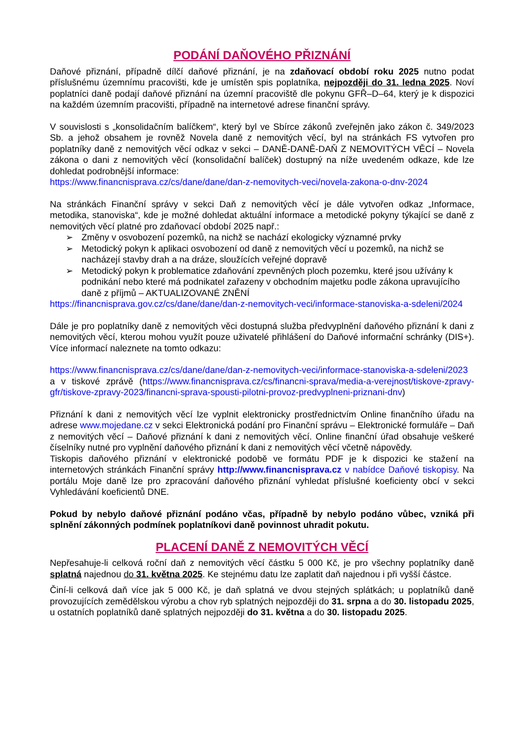PODÁNÍ DAŇOVÉHO PŘIZNÁNÍ
Daňové přiznání, případně dílčí daňové přiznání, je na zdaňovací období roku 2025 nutno podat příslušnému územnímu pracovišti, kde je umístěn spis poplatníka, nejpozději do 31. ledna 2025. Noví poplatníci daně podají daňové přiznání na územní pracoviště dle pokynu GFŘ–D–64, který je k dispozici na každém územním pracovišti, případně na internetové adrese finanční správy.
V souvislosti s „konsolidačním balíčkem“, který byl ve Sbírce zákonů zveřejněn jako zákon č. 349/2023 Sb. a jehož obsahem je rovněž Novela daně z nemovitých věcí, byl na stránkách FS vytvořen pro poplatníky daně z nemovitých věcí odkaz v sekci – DANĚ-DANĚ-DAŇ Z NEMOVITÝCH VĚCÍ – Novela zákona o dani z nemovitých věcí (konsolidační balíček) dostupný na níže uvedeném odkaze, kde lze dohledat podrobnější informace:
https://www.financnisprava.cz/cs/dane/dane/dan-z-nemovitych-veci/novela-zakona-o-dnv-2024
Na stránkách Finanční správy v sekci Daň z nemovitých věcí je dále vytvořen odkaz „Informace, metodika, stanoviska“, kde je možné dohledat aktuální informace a metodické pokyny týkající se daně z nemovitých věcí platné pro zdaňovací období 2025 např.:
➢ Změny v osvobození pozemků, na nichž se nachází ekologicky významné prvky
➢ Metodický pokyn k aplikaci osvobození od daně z nemovitých věcí u pozemků, na nichž se nacházejí stavby drah a na dráze, sloužících veřejné dopravě
➢ Metodický pokyn k problematice zdaňování zpevněných ploch pozemku, které jsou užívány k podnikání nebo které má podnikatel zařazeny v obchodním majetku podle zákona upravujícího daně z příjmů – AKTUALIZOVANÉ ZNĚNÍ
https://financnisprava.gov.cz/cs/dane/dane/dan-z-nemovitych-veci/informace-stanoviska-a-sdeleni/2024
Dále je pro poplatníky daně z nemovitých věci dostupná služba předvyplnění daňového přiznání k dani z nemovitých věcí, kterou mohou využít pouze uživatelé přihlášení do Daňové informační schránky (DIS+). Více informací naleznete na tomto odkazu:
https://www.financnisprava.cz/cs/dane/dane/dan-z-nemovitych-veci/informace-stanoviska-a-sdeleni/2023 a v tiskové zprávě (https://www.financnisprava.cz/cs/financni-sprava/media-a-verejnost/tiskove-zpravy-gfr/tiskove-zpravy-2023/financni-sprava-spousti-pilotni-provoz-predvyplneni-priznani-dnv)
Přiznání k dani z nemovitých věcí lze vyplnit elektronicky prostřednictvím Online finančního úřadu na adrese www.mojedane.cz v sekci Elektronická podání pro Finanční správu – Elektronické formuláře – Daň z nemovitých věcí – Daňové přiznání k dani z nemovitých věcí. Online finanční úřad obsahuje veškeré číselníky nutné pro vyplnění daňového přiznání k dani z nemovitých věcí včetně nápovědy.
Tiskopis daňového přiznání v elektronické podobě ve formátu PDF je k dispozici ke stažení na internetových stránkách Finanční správy http://www.financnisprava.cz v nabídce Daňové tiskopisy. Na portálu Moje daně lze pro zpracování daňového přiznání vyhledat příslušné koeficienty obcí v sekci Vyhledávání koeficientů DNE.
Pokud by nebylo daňové přiznání podáno včas, případně by nebylo podáno vůbec, vzniká při splnění zákonných podmínek poplatníkovi daně povinnost uhradit pokutu.
PLACENÍ DANĚ Z NEMOVITÝCH VĚCÍ
Nepřesahuje-li celková roční daň z nemovitých věcí částku 5 000 Kč, je pro všechny poplatníky daně splatná najednou do 31. května 2025. Ke stejnému datu lze zaplatit daň najednou i při vyšší částce.
Činí-li celková daň více jak 5 000 Kč, je daň splatná ve dvou stejných splátkách; u poplatníků daně provozujících zemědělskou výrobu a chov ryb splatných nejpozději do 31. srpna a do 30. listopadu 2025, u ostatních poplatníků daně splatných nejpozději do 31. května a do 30. listopadu 2025.